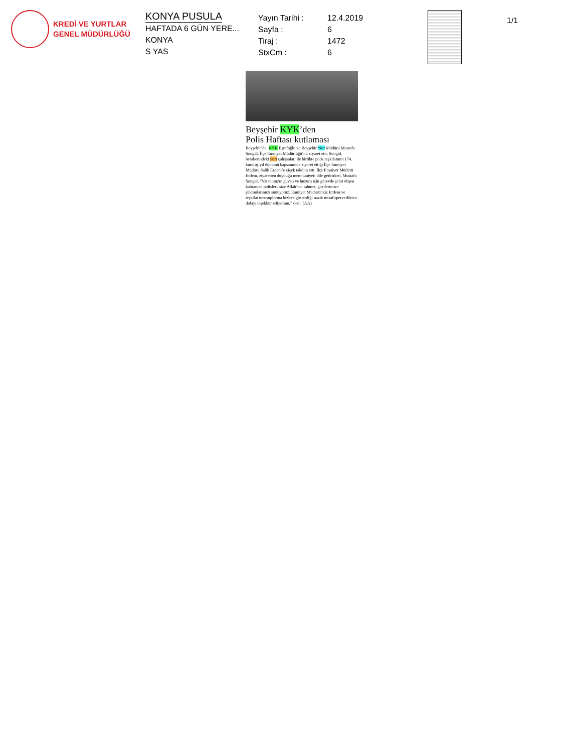KREDİ VE YURTLAR
GENEL MÜDÜRLÜĞÜ
KONYA PUSULA
HAFTADA 6 GÜN YERE...
KONYA
S YAS
Yayın Tarihi :
Sayfa :
Tiraj :
StxCm :
12.4.2019
6
1472
6
1/1
Beyşehir KYK’den
Polis Haftası kutlaması
Beyşehir’de, KYK Eşrefoğlu ve Beyşehir Yurt Müdürü Mustafa Songül, İlçe Emniyet Müdürlüğü’nü ziyaret etti. Songül, beraberindeki yurt çalışanları ile birlikte polis teşkilatının 174. kuruluş yıl dönümü kapsamında ziyaret ettiği İlçe Emniyet Müdürü Salih Erdem’e çiçek takdim etti. İlçe Emniyet Müdürü Erdem, ziyaretten duyduğu memnuniyeti dile getirirken, Mustafa Songül, “Vatanımızın güven ve huzuru için görevde şehit düşen kahraman polislerimize Allah’tan rahmet, gazilerimize şükranlarımızı sunuyoruz. Emniyet Müdürümüz Erdem ve teşkilat mensuplarına bizlere gösterdiği nazik misafirperverlikten dolayı teşekkür ediyorum.” dedi. (AA)